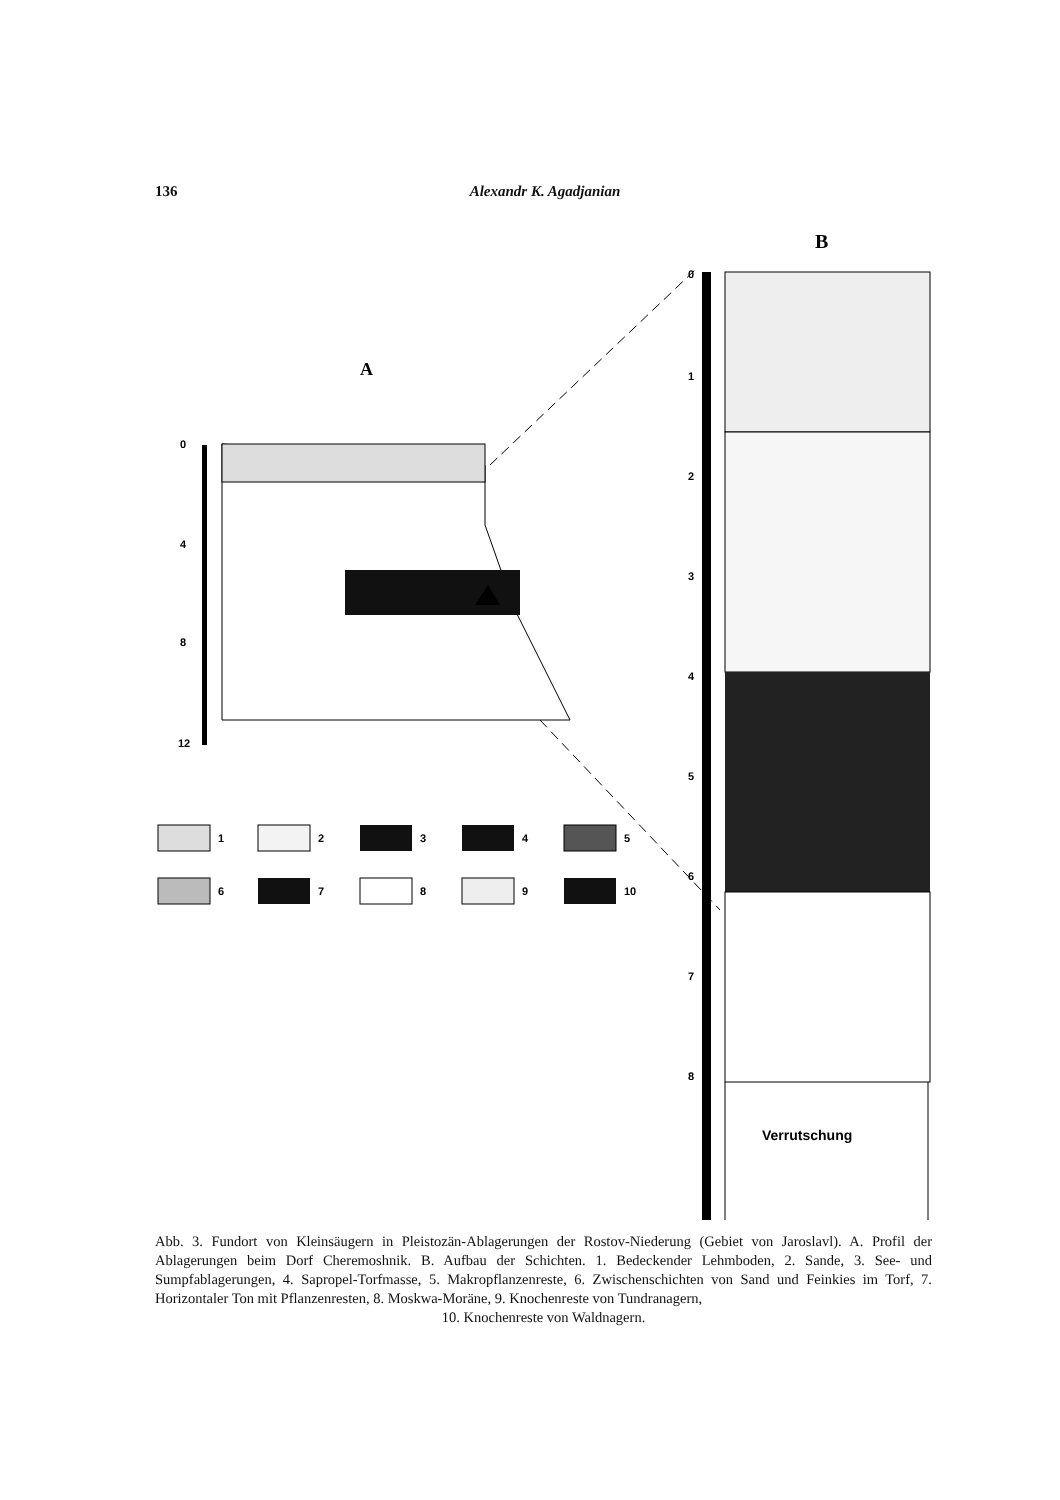136 Alexandr K. Agadjanian
B
A
0
4
8
12
Verrutschung
0
1
2
3
4
5
6
7
8
1
2
3
4
5
6
7
8
9
10
Abb. 3. Fundort von Kleinsäugern in Pleistozän-Ablagerungen der Rostov-Niederung (Gebiet von Jaroslavl). A. Profil der Ablagerungen beim Dorf Cheremoshnik. B. Aufbau der Schichten. 1. Bedeckender Lehmboden, 2. Sande, 3. See- und Sumpfablagerungen, 4. Sapropel-Torfmasse, 5. Makropflanzenreste, 6. Zwischenschichten von Sand und Feinkies im Torf, 7. Horizontaler Ton mit Pflanzenresten, 8. Moskwa-Moräne, 9. Knochenreste von Tundranagern,
10. Knochenreste von Waldnagern.